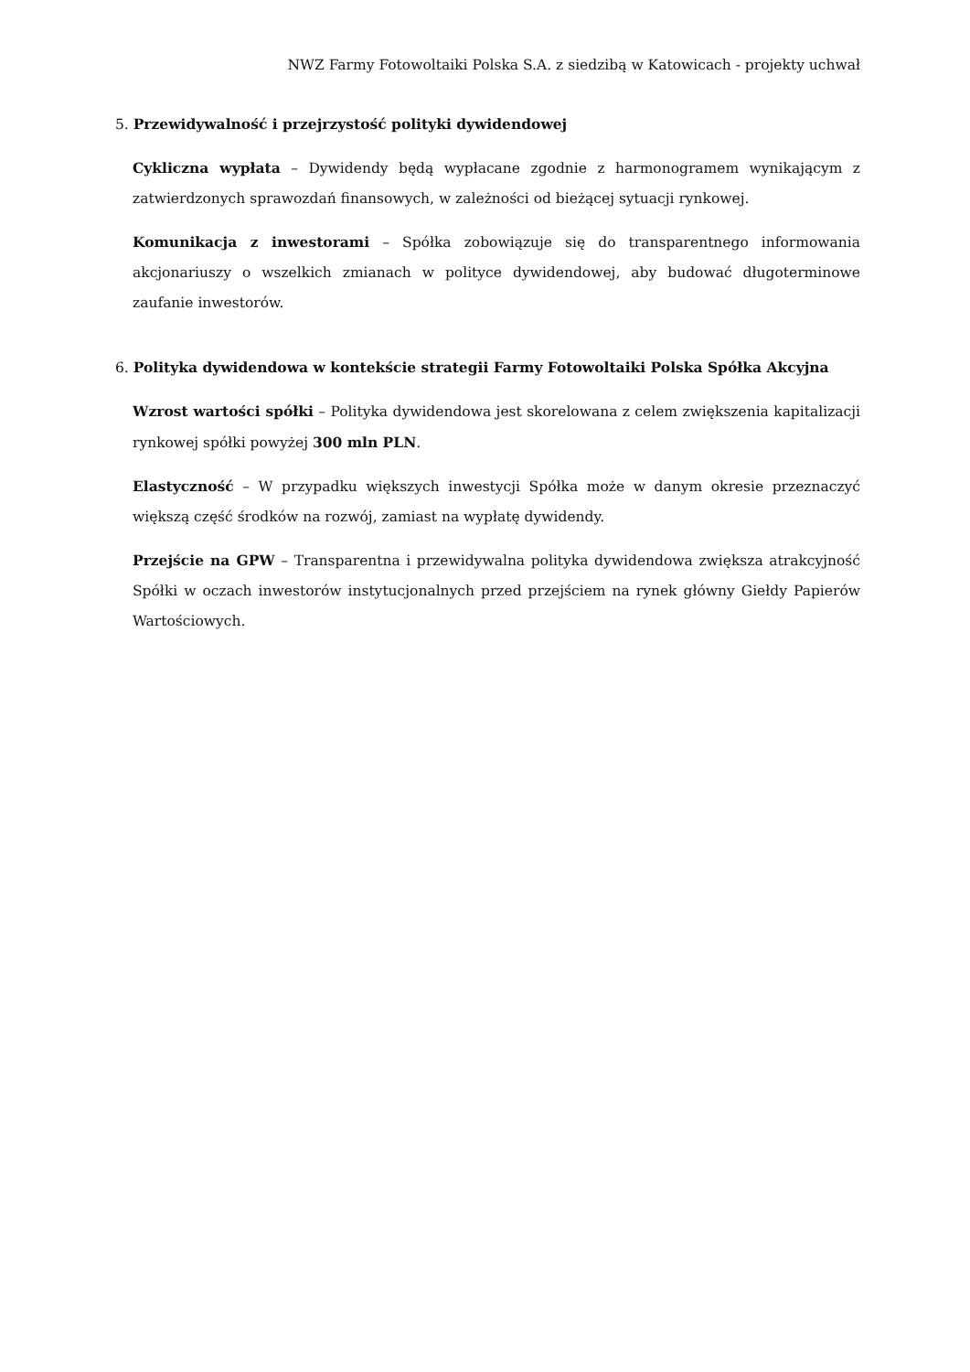NWZ Farmy Fotowoltaiki Polska S.A. z siedzibą w Katowicach - projekty uchwał
5. Przewidywalność i przejrzystość polityki dywidendowej
Cykliczna wypłata – Dywidendy będą wypłacane zgodnie z harmonogramem wynikającym z zatwierdzonych sprawozdań finansowych, w zależności od bieżącej sytuacji rynkowej.
Komunikacja z inwestorami – Spółka zobowiązuje się do transparentnego informowania akcjonariuszy o wszelkich zmianach w polityce dywidendowej, aby budować długoterminowe zaufanie inwestorów.
6. Polityka dywidendowa w kontekście strategii Farmy Fotowoltaiki Polska Spółka Akcyjna
Wzrost wartości spółki – Polityka dywidendowa jest skorelowana z celem zwiększenia kapitalizacji rynkowej spółki powyżej 300 mln PLN.
Elastyczność – W przypadku większych inwestycji Spółka może w danym okresie przeznaczyć większą część środków na rozwój, zamiast na wypłatę dywidendy.
Przejście na GPW – Transparentna i przewidywalna polityka dywidendowa zwiększa atrakcyjność Spółki w oczach inwestorów instytucjonalnych przed przejściem na rynek główny Giełdy Papierów Wartościowych.